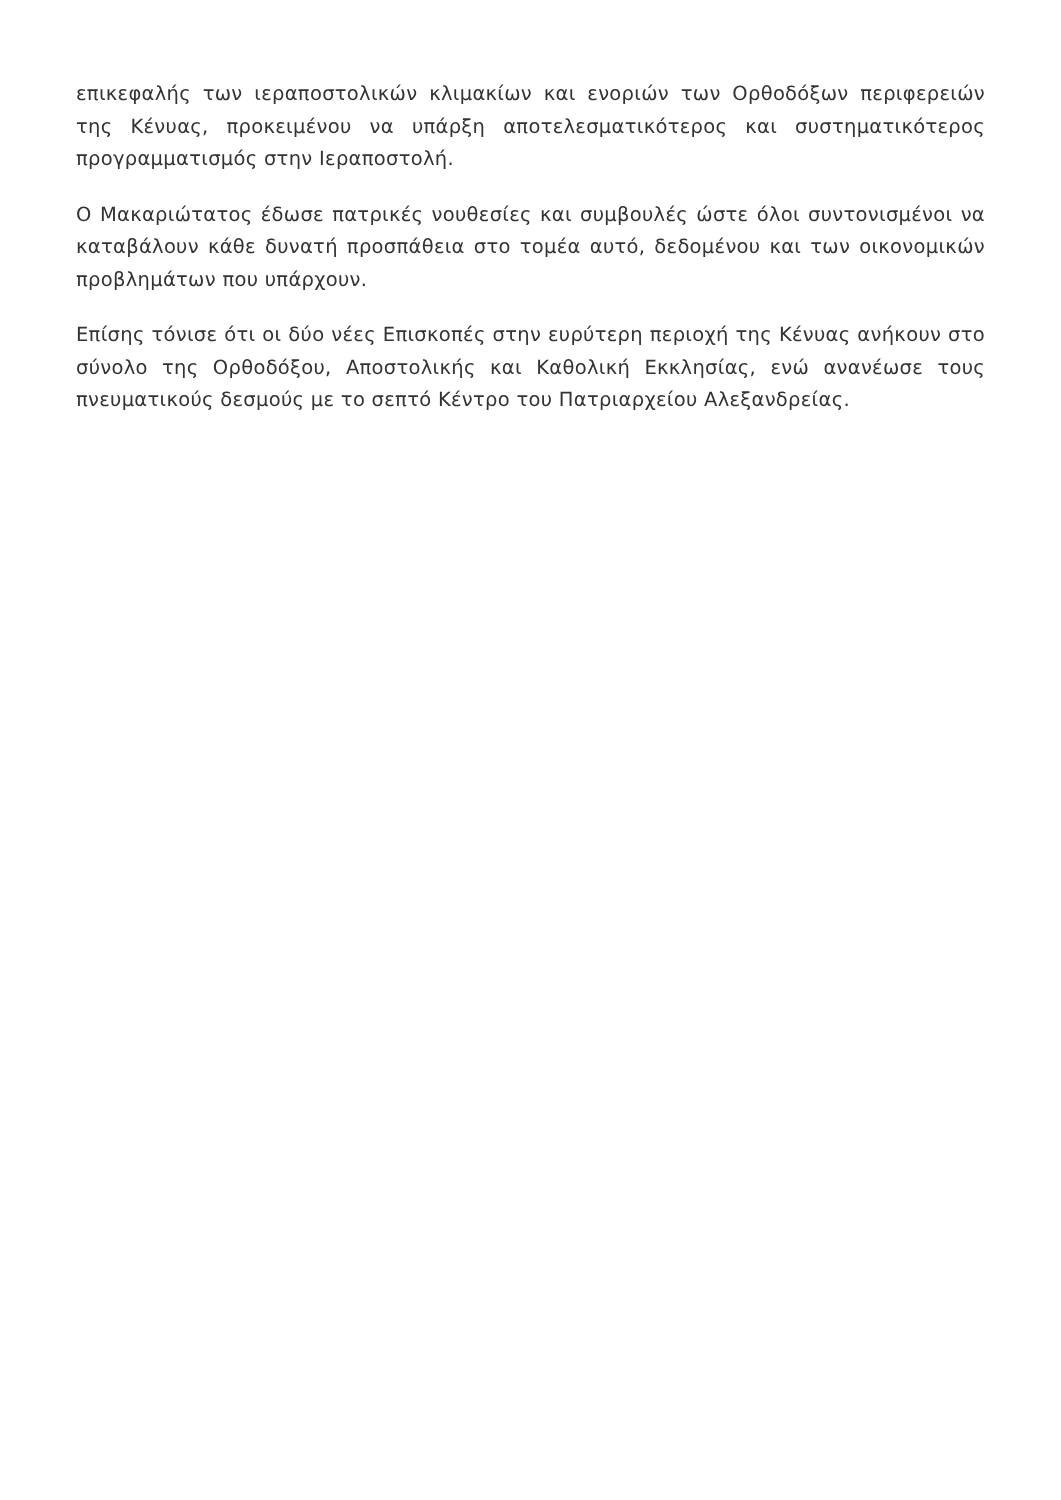επικεφαλής των ιεραποστολικών κλιμακίων και ενοριών των Ορθοδόξων περιφερειών της Κένυας, προκειμένου να υπάρξη αποτελεσματικότερος και συστηματικότερος προγραμματισμός στην Ιεραποστολή.
Ο Μακαριώτατος έδωσε πατρικές νουθεσίες και συμβουλές ώστε όλοι συντονισμένοι να καταβάλουν κάθε δυνατή προσπάθεια στο τομέα αυτό, δεδομένου και των οικονομικών προβλημάτων που υπάρχουν.
Επίσης τόνισε ότι οι δύο νέες Επισκοπές στην ευρύτερη περιοχή της Κένυας ανήκουν στο σύνολο της Ορθοδόξου, Αποστολικής και Καθολική Εκκλησίας, ενώ ανανέωσε τους πνευματικούς δεσμούς με το σεπτό Κέντρο του Πατριαρχείου Αλεξανδρείας.